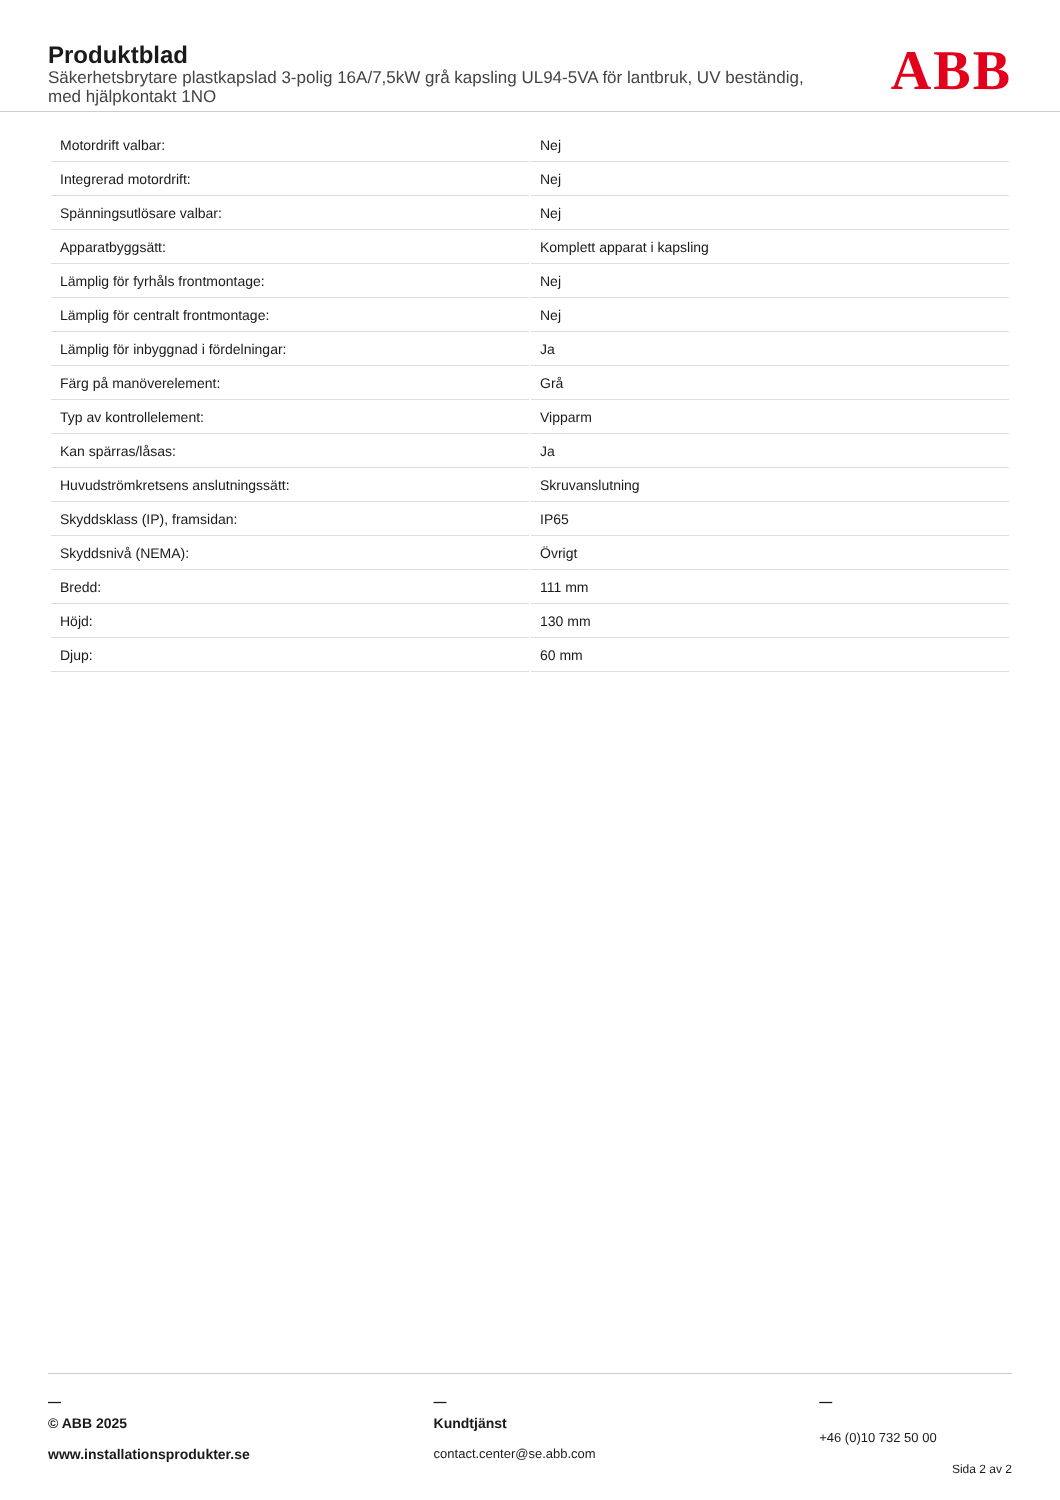Produktblad
Säkerhetsbrytare plastkapslad 3-polig 16A/7,5kW grå kapsling UL94-5VA för lantbruk, UV beständig, med hjälpkontakt 1NO
ABB
| Motordrift valbar: | Nej |
| Integrerad motordrift: | Nej |
| Spänningsutlösare valbar: | Nej |
| Apparatbyggsätt: | Komplett apparat i kapsling |
| Lämplig för fyrhåls frontmontage: | Nej |
| Lämplig för centralt frontmontage: | Nej |
| Lämplig för inbyggnad i fördelningar: | Ja |
| Färg på manöverelement: | Grå |
| Typ av kontrollelement: | Vipparm |
| Kan spärras/låsas: | Ja |
| Huvudströmkretsens anslutningssätt: | Skruvanslutning |
| Skyddsklass (IP), framsidan: | IP65 |
| Skyddsnivå (NEMA): | Övrigt |
| Bredd: | 111 mm |
| Höjd: | 130 mm |
| Djup: | 60 mm |
—
© ABB 2025
www.installationsprodukter.se
—
Kundtjänst
contact.center@se.abb.com
—
+46 (0)10 732 50 00
Sida 2 av 2